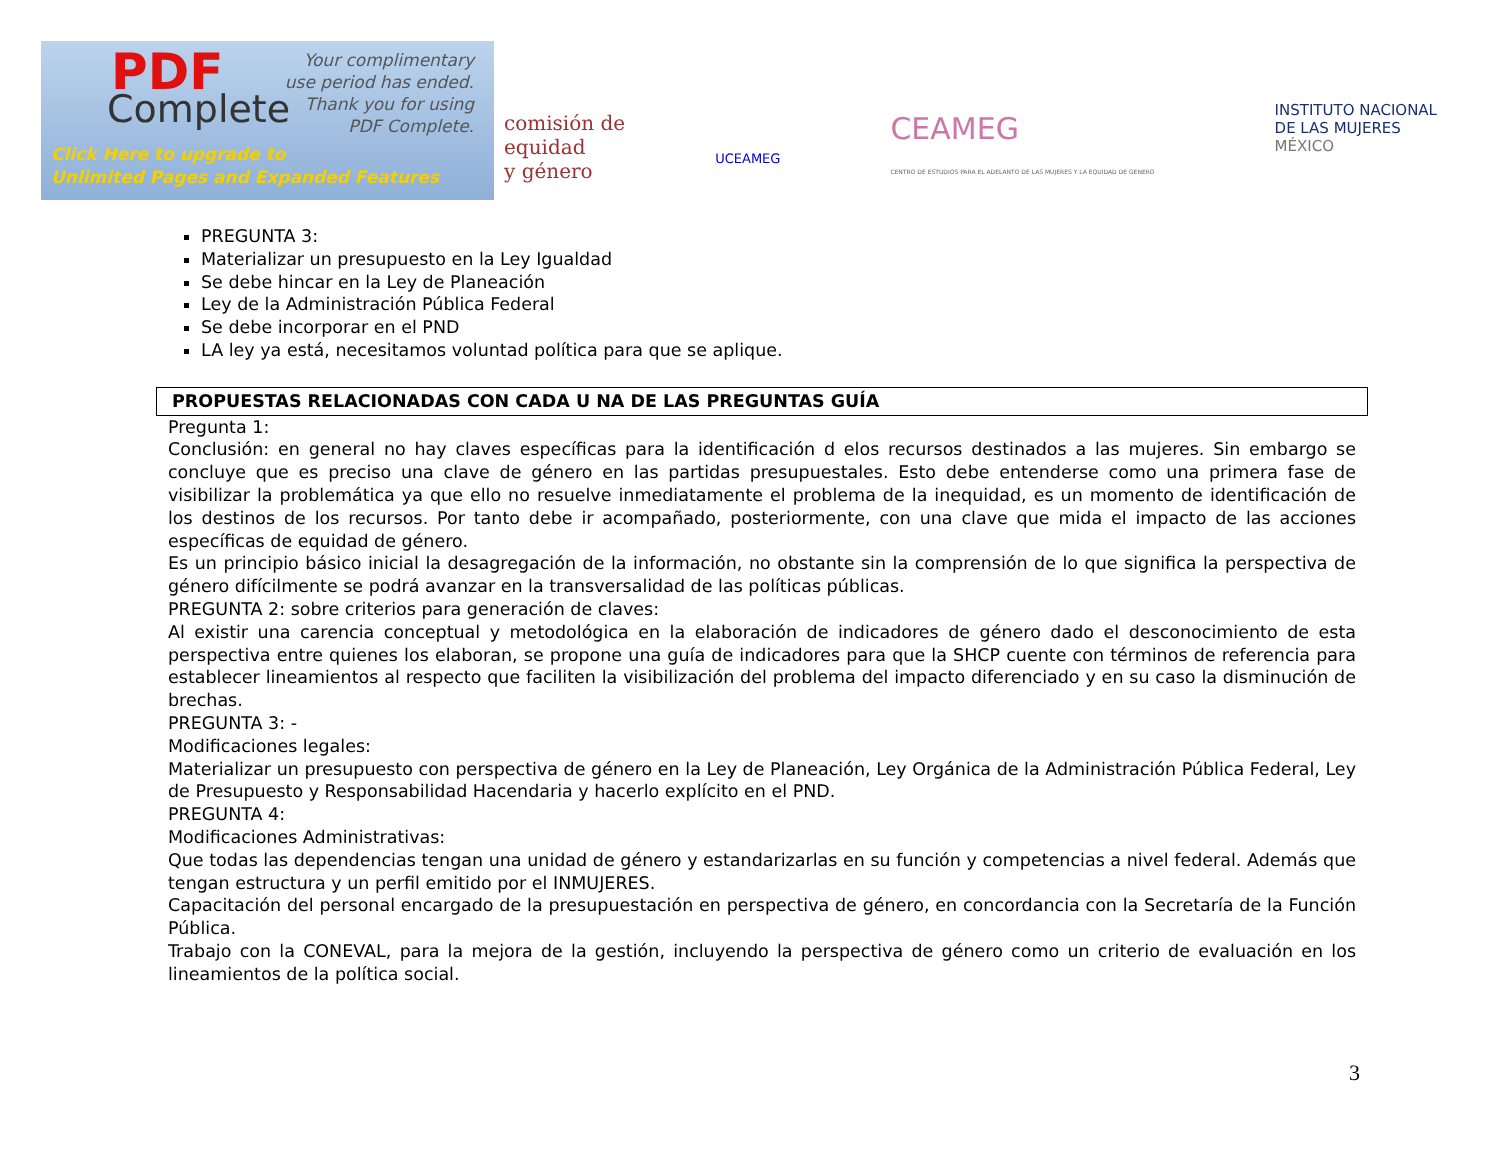PDF
Complete
Your complimentary
use period has ended.
Thank you for using
PDF Complete.
Click Here to upgrade to
Unlimited Pages and Expanded Features
comisión de
equidad
y género
UCEAMEG
CEAMEG
CENTRO DE ESTUDIOS PARA EL ADELANTO DE LAS MUJERES Y LA EQUIDAD DE GENERO
INSTITUTO NACIONAL
DE LAS MUJERES
MÉXICO
PREGUNTA 3:
Materializar un presupuesto en la Ley Igualdad
Se debe hincar en la Ley de Planeación
Ley de la Administración Pública Federal
Se debe incorporar en el PND
LA ley ya está, necesitamos voluntad política para que se aplique.
PROPUESTAS RELACIONADAS CON CADA U NA DE LAS PREGUNTAS GUÍA
Pregunta 1:
Conclusión: en general no hay claves específicas para la identificación d elos recursos destinados a las mujeres. Sin embargo se concluye que es preciso una clave de género en las partidas presupuestales. Esto debe entenderse como una primera fase de visibilizar la problemática ya que ello no resuelve inmediatamente el problema de la inequidad, es un momento de identificación de los destinos de los recursos. Por tanto debe ir acompañado, posteriormente, con una clave que mida el impacto de las acciones específicas de equidad de género.
Es un principio básico inicial la desagregación de la información, no obstante sin la comprensión de lo que significa la perspectiva de género difícilmente se podrá avanzar en la transversalidad de las políticas públicas.
PREGUNTA 2: sobre criterios para generación de claves:
Al existir una carencia conceptual y metodológica en la elaboración de indicadores de género dado el desconocimiento de esta perspectiva entre quienes los elaboran, se propone una guía de indicadores para que la SHCP cuente con términos de referencia para establecer lineamientos al respecto que faciliten la visibilización del problema del impacto diferenciado y en su caso la disminución de brechas.
PREGUNTA 3: -
Modificaciones legales:
Materializar un presupuesto con perspectiva de género en la Ley de Planeación, Ley Orgánica de la Administración Pública Federal, Ley de Presupuesto y Responsabilidad Hacendaria y hacerlo explícito en el PND.
PREGUNTA 4:
Modificaciones Administrativas:
Que todas las dependencias tengan una unidad de género y estandarizarlas en su función y competencias a nivel federal. Además que tengan estructura y un perfil emitido por el INMUJERES.
Capacitación del personal encargado de la presupuestación en perspectiva de género, en concordancia con la Secretaría de la Función Pública.
Trabajo con la CONEVAL, para la mejora de la gestión, incluyendo la perspectiva de género como un criterio de evaluación en los lineamientos de la política social.
3